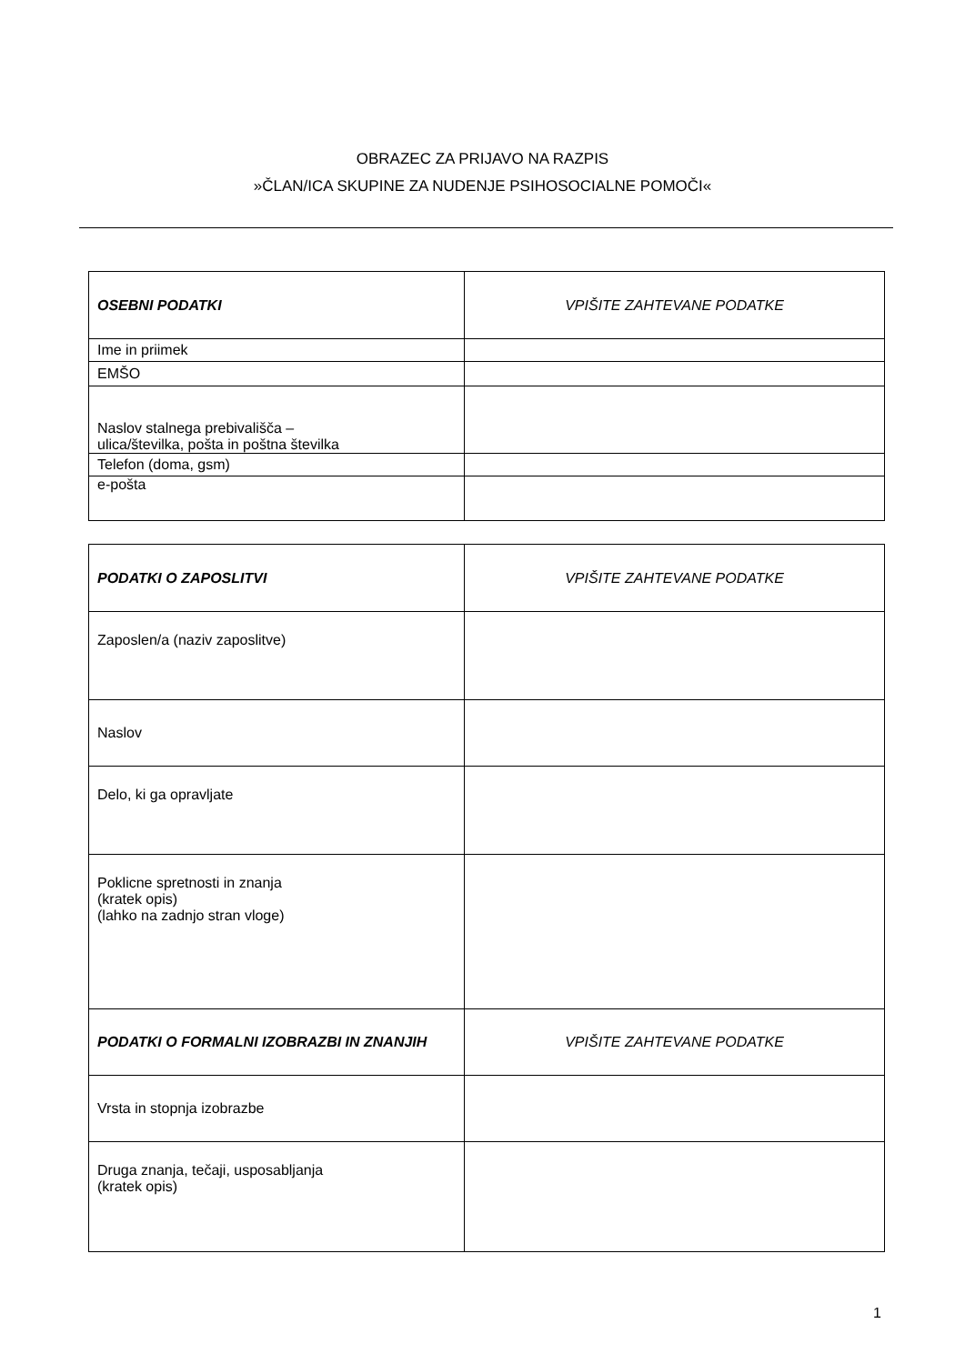OBRAZEC ZA PRIJAVO NA RAZPIS
»ČLAN/ICA SKUPINE ZA NUDENJE PSIHOSOCIALNE POMOČI«
| OSEBNI PODATKI | VPIŠITE ZAHTEVANE PODATKE |
| Ime in priimek | |
| EMŠO | |
| Naslov stalnega prebivališča – ulica/številka, pošta in poštna številka | |
| Telefon (doma, gsm) | |
| e-pošta | |
| PODATKI O ZAPOSLITVI | VPIŠITE ZAHTEVANE PODATKE |
| Zaposlen/a (naziv zaposlitve) | |
| Naslov | |
| Delo, ki ga opravljate | |
| Poklicne spretnosti in znanja (kratek opis) (lahko na zadnjo stran vloge) | |
| PODATKI O FORMALNI IZOBRAZBI IN ZNANJIH | VPIŠITE ZAHTEVANE PODATKE |
| Vrsta in stopnja izobrazbe | |
| Druga znanja, tečaji, usposabljanja (kratek opis) | |
1